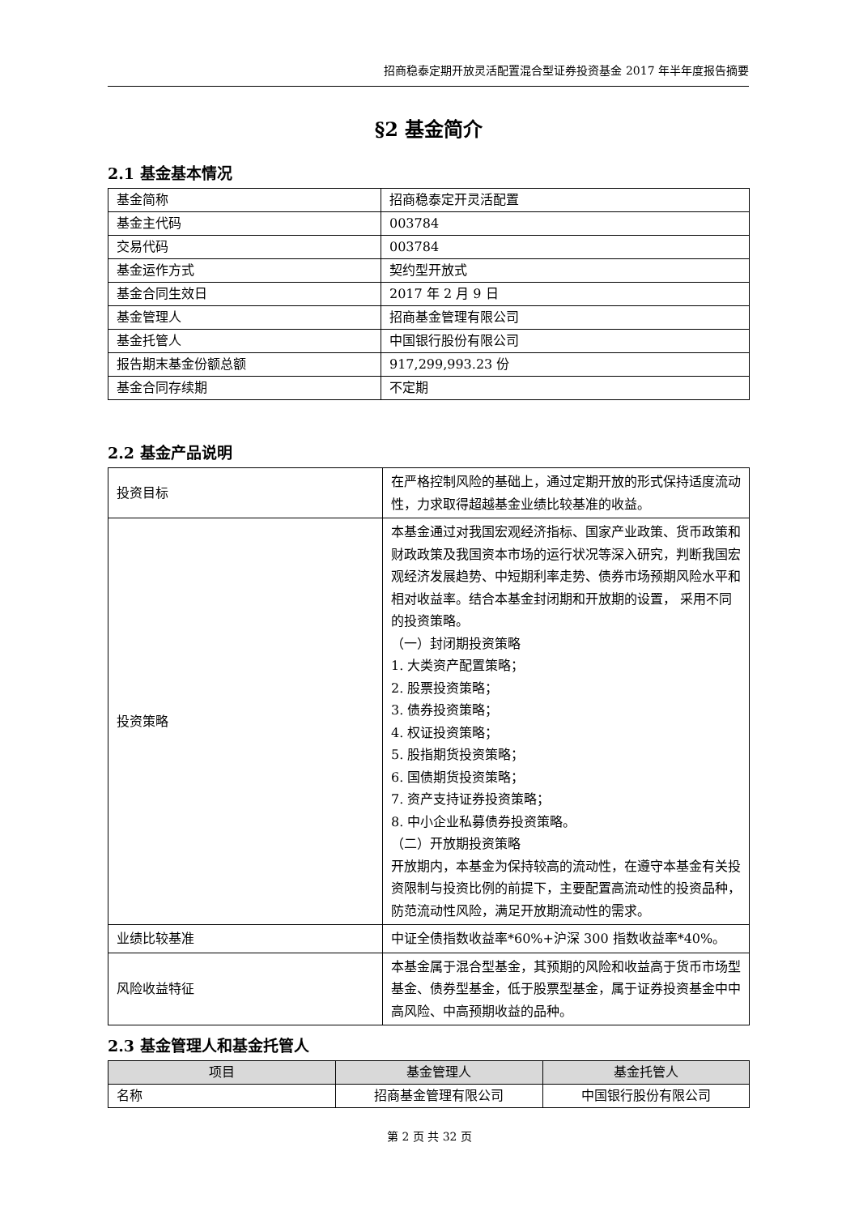招商稳泰定期开放灵活配置混合型证券投资基金 2017 年半年度报告摘要
§2 基金简介
2.1 基金基本情况
| 基金简称 | 招商稳泰定开灵活配置 |
| 基金主代码 | 003784 |
| 交易代码 | 003784 |
| 基金运作方式 | 契约型开放式 |
| 基金合同生效日 | 2017 年 2 月 9 日 |
| 基金管理人 | 招商基金管理有限公司 |
| 基金托管人 | 中国银行股份有限公司 |
| 报告期末基金份额总额 | 917,299,993.23 份 |
| 基金合同存续期 | 不定期 |
2.2 基金产品说明
| 投资目标 | 在严格控制风险的基础上，通过定期开放的形式保持适度流动性，力求取得超越基金业绩比较基准的收益。 |
| 投资策略 | 本基金通过对我国宏观经济指标、国家产业政策、货币政策和财政政策及我国资本市场的运行状况等深入研究，判断我国宏观经济发展趋势、中短期利率走势、债券市场预期风险水平和相对收益率。结合本基金封闭期和开放期的设置， 采用不同的投资策略。 （一）封闭期投资策略 1. 大类资产配置策略； 2. 股票投资策略； 3. 债券投资策略； 4. 权证投资策略； 5. 股指期货投资策略； 6. 国债期货投资策略； 7. 资产支持证券投资策略； 8. 中小企业私募债券投资策略。 （二）开放期投资策略 开放期内，本基金为保持较高的流动性，在遵守本基金有关投资限制与投资比例的前提下，主要配置高流动性的投资品种，防范流动性风险，满足开放期流动性的需求。 |
| 业绩比较基准 | 中证全债指数收益率*60%+沪深 300 指数收益率*40%。 |
| 风险收益特征 | 本基金属于混合型基金，其预期的风险和收益高于货币市场型基金、债券型基金，低于股票型基金，属于证券投资基金中中高风险、中高预期收益的品种。 |
2.3 基金管理人和基金托管人
| 项目 | 基金管理人 | 基金托管人 |
| --- | --- | --- |
| 名称 | 招商基金管理有限公司 | 中国银行股份有限公司 |
第 2 页 共 32 页